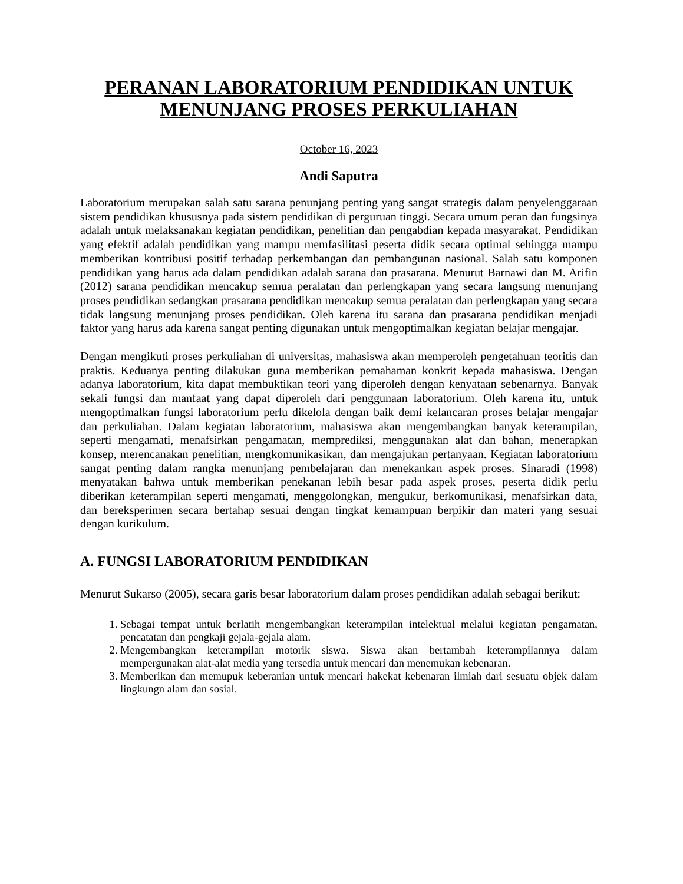PERANAN LABORATORIUM PENDIDIKAN UNTUK MENUNJANG PROSES PERKULIAHAN
October 16, 2023
Andi Saputra
Laboratorium merupakan salah satu sarana penunjang penting yang sangat strategis dalam penyelenggaraan sistem pendidikan khususnya pada sistem pendidikan di perguruan tinggi. Secara umum peran dan fungsinya adalah untuk melaksanakan kegiatan pendidikan, penelitian dan pengabdian kepada masyarakat. Pendidikan yang efektif adalah pendidikan yang mampu memfasilitasi peserta didik secara optimal sehingga mampu memberikan kontribusi positif terhadap perkembangan dan pembangunan nasional. Salah satu komponen pendidikan yang harus ada dalam pendidikan adalah sarana dan prasarana. Menurut Barnawi dan M. Arifin (2012) sarana pendidikan mencakup semua peralatan dan perlengkapan yang secara langsung menunjang proses pendidikan sedangkan prasarana pendidikan mencakup semua peralatan dan perlengkapan yang secara tidak langsung menunjang proses pendidikan. Oleh karena itu sarana dan prasarana pendidikan menjadi faktor yang harus ada karena sangat penting digunakan untuk mengoptimalkan kegiatan belajar mengajar.
Dengan mengikuti proses perkuliahan di universitas, mahasiswa akan memperoleh pengetahuan teoritis dan praktis. Keduanya penting dilakukan guna memberikan pemahaman konkrit kepada mahasiswa. Dengan adanya laboratorium, kita dapat membuktikan teori yang diperoleh dengan kenyataan sebenarnya. Banyak sekali fungsi dan manfaat yang dapat diperoleh dari penggunaan laboratorium. Oleh karena itu, untuk mengoptimalkan fungsi laboratorium perlu dikelola dengan baik demi kelancaran proses belajar mengajar dan perkuliahan. Dalam kegiatan laboratorium, mahasiswa akan mengembangkan banyak keterampilan, seperti mengamati, menafsirkan pengamatan, memprediksi, menggunakan alat dan bahan, menerapkan konsep, merencanakan penelitian, mengkomunikasikan, dan mengajukan pertanyaan. Kegiatan laboratorium sangat penting dalam rangka menunjang pembelajaran dan menekankan aspek proses. Sinaradi (1998) menyatakan bahwa untuk memberikan penekanan lebih besar pada aspek proses, peserta didik perlu diberikan keterampilan seperti mengamati, menggolongkan, mengukur, berkomunikasi, menafsirkan data, dan bereksperimen secara bertahap sesuai dengan tingkat kemampuan berpikir dan materi yang sesuai dengan kurikulum.
A. FUNGSI LABORATORIUM PENDIDIKAN
Menurut Sukarso (2005), secara garis besar laboratorium dalam proses pendidikan adalah sebagai berikut:
1. Sebagai tempat untuk berlatih mengembangkan keterampilan intelektual melalui kegiatan pengamatan, pencatatan dan pengkaji gejala-gejala alam.
2. Mengembangkan keterampilan motorik siswa. Siswa akan bertambah keterampilannya dalam mempergunakan alat-alat media yang tersedia untuk mencari dan menemukan kebenaran.
3. Memberikan dan memupuk keberanian untuk mencari hakekat kebenaran ilmiah dari sesuatu objek dalam lingkungn alam dan sosial.